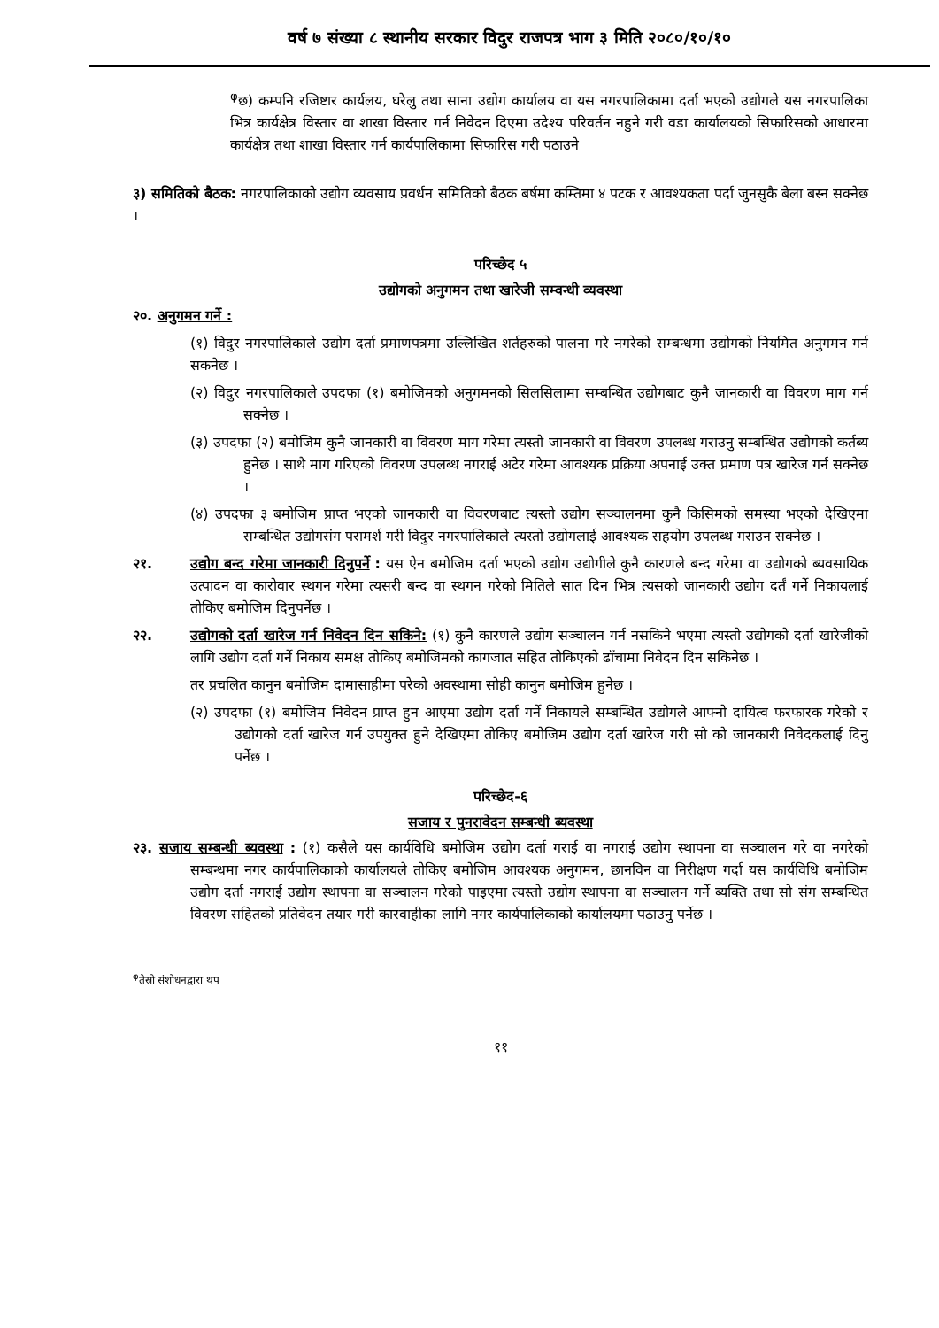वर्ष ७ संख्या ८ स्थानीय सरकार विदुर राजपत्र भाग ३ मिति २०८०/१०/१०
<sup>φ</sup>छ) कम्पनि रजिष्टार कार्यलय, घरेलु तथा साना उद्योग कार्यालय वा यस नगरपालिकामा दर्ता भएको उद्योगले यस नगरपालिका भित्र कार्यक्षेत्र विस्तार वा शाखा विस्तार गर्न निवेदन दिएमा उदेश्य परिवर्तन नहुने गरी वडा कार्यालयको सिफारिसको आधारमा कार्यक्षेत्र तथा शाखा विस्तार गर्न कार्यपालिकामा सिफारिस गरी पठाउने
३) समितिको बैठक: नगरपालिकाको उद्योग व्यवसाय प्रवर्धन समितिको बैठक बर्षमा कम्तिमा ४ पटक र आवश्यकता पर्दा जुनसुकै बेला बस्न सक्नेछ ।
परिच्छेद ५
उद्योगको अनुगमन तथा खारेजी सम्वन्धी व्यवस्था
२०. अनुगमन गर्ने :
(१) विदुर नगरपालिकाले उद्योग दर्ता प्रमाणपत्रमा उल्लिखित शर्तहरुको पालना गरे नगरेको सम्बन्धमा उद्योगको नियमित अनुगमन गर्न सकनेछ ।
(२) विदुर नगरपालिकाले उपदफा (१) बमोजिमको अनुगमनको सिलसिलामा सम्बन्धित उद्योगबाट कुनै जानकारी वा विवरण माग गर्न सक्नेछ ।
(३) उपदफा (२) बमोजिम कुनै जानकारी वा विवरण माग गरेमा त्यस्तो जानकारी वा विवरण उपलब्ध गराउनु सम्बन्धित उद्योगको कर्तब्य हुनेछ । साथै माग गरिएको विवरण उपलब्ध नगराई अटेर गरेमा आवश्यक प्रक्रिया अपनाई उक्त प्रमाण पत्र खारेज गर्न सक्नेछ ।
(४) उपदफा ३ बमोजिम प्राप्त भएको जानकारी वा विवरणबाट त्यस्तो उद्योग सञ्चालनमा कुनै किसिमको समस्या भएको देखिएमा सम्बन्धित उद्योगसंग परामर्श गरी विदुर नगरपालिकाले त्यस्तो उद्योगलाई आवश्यक सहयोग उपलब्ध गराउन सक्नेछ ।
२१. उद्योग बन्द गरेमा जानकारी दिनुपर्ने : यस ऐन बमोजिम दर्ता भएको उद्योग उद्योगीले कुनै कारणले बन्द गरेमा वा उद्योगको ब्यवसायिक उत्पादन वा कारोवार स्थगन गरेमा त्यसरी बन्द वा स्थगन गरेको मितिले सात दिन भित्र त्यसको जानकारी उद्योग दर्तं गर्ने निकायलाई तोकिए बमोजिम दिनुपर्नेछ ।
२२. उद्योगको दर्ता खारेज गर्न निवेदन दिन सकिने: (१) कुनै कारणले उद्योग सञ्चालन गर्न नसकिने भएमा त्यस्तो उद्योगको दर्ता खारेजीको लागि उद्योग दर्ता गर्ने निकाय समक्ष तोकिए बमोजिमको कागजात सहित तोकिएको ढाँचामा निवेदन दिन सकिनेछ ।
तर प्रचलित कानुन बमोजिम दामासाहीमा परेको अवस्थामा सोही कानुन बमोजिम हुनेछ ।
(२) उपदफा (१) बमोजिम निवेदन प्राप्त हुन आएमा उद्योग दर्ता गर्ने निकायले सम्बन्धित उद्योगले आफ्नो दायित्व फरफारक गरेको र उद्योगको दर्ता खारेज गर्न उपयुक्त हुने देखिएमा तोकिए बमोजिम उद्योग दर्ता खारेज गरी सो को जानकारी निवेदकलाई दिनु पर्नेछ ।
परिच्छेद-६
सजाय र पुनरावेदन सम्बन्धी ब्यवस्था
२३. सजाय सम्बन्धी ब्यवस्था : (१) कसैले यस कार्यविधि बमोजिम उद्योग दर्ता गराई वा नगराई उद्योग स्थापना वा सञ्चालन गरे वा नगरेको सम्बन्धमा नगर कार्यपालिकाको कार्यालयले तोकिए बमोजिम आवश्यक अनुगमन, छानविन वा निरीक्षण गर्दा यस कार्यविधि बमोजिम उद्योग दर्ता नगराई उद्योग स्थापना वा सञ्चालन गरेको पाइएमा त्यस्तो उद्योग स्थापना वा सञ्चालन गर्ने ब्यक्ति तथा सो संग सम्बन्धित विवरण सहितको प्रतिवेदन तयार गरी कारवाहीका लागि नगर कार्यपालिकाको कार्यालयमा पठाउनु पर्नेछ ।
<sup>φ</sup>तेस्रो संशोधनद्वारा थप
११